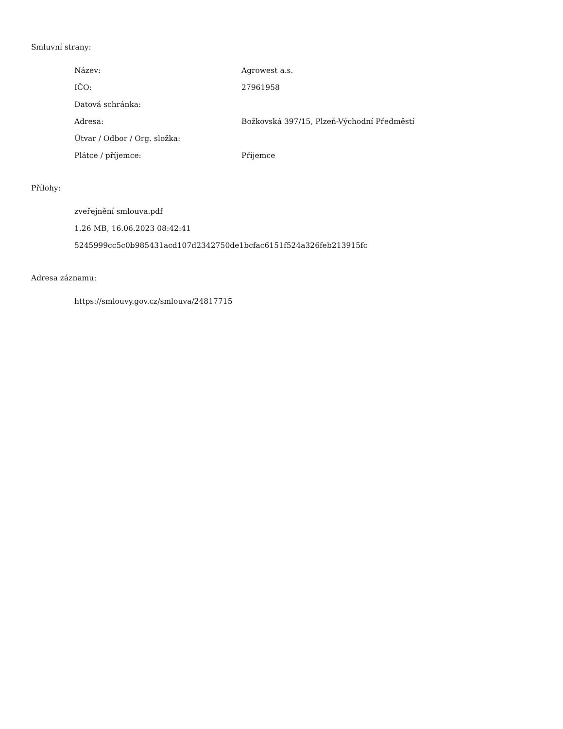Smluvní strany:
| Název: | Agrowest a.s. |
| IČO: | 27961958 |
| Datová schránka: | |
| Adresa: | Božkovská 397/15, Plzeň-Východní Předměstí |
| Útvar / Odbor / Org. složka: | |
| Plátce / příjemce: | Příjemce |
Přílohy:
zveřejnění smlouva.pdf
1.26 MB, 16.06.2023 08:42:41
5245999cc5c0b985431acd107d2342750de1bcfac6151f524a326feb213915fc
Adresa záznamu:
https://smlouvy.gov.cz/smlouva/24817715